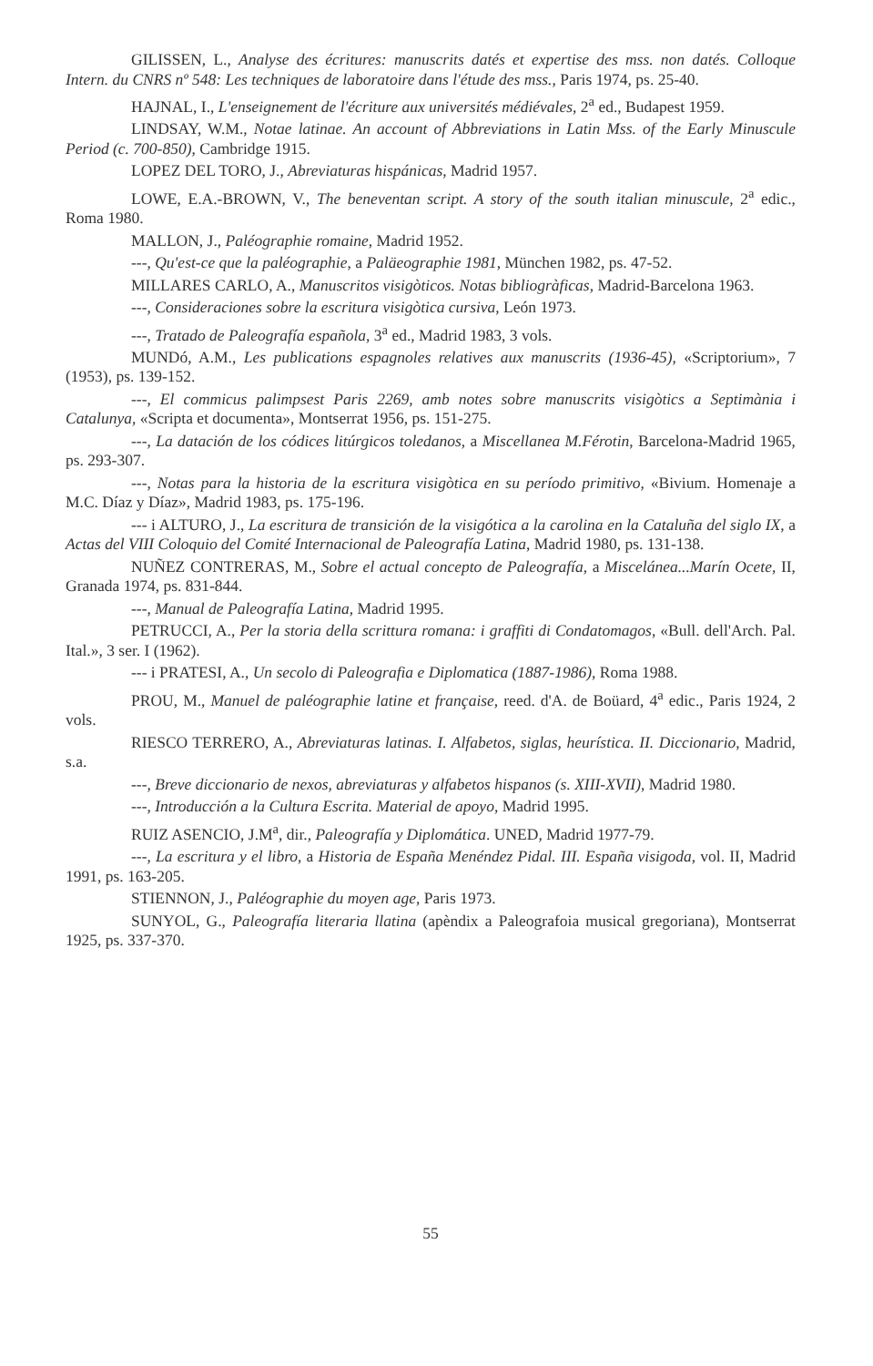GILISSEN, L., Analyse des écritures: manuscrits datés et expertise des mss. non datés. Colloque Intern. du CNRS nº 548: Les techniques de laboratoire dans l'étude des mss., Paris 1974, ps. 25-40.
HAJNAL, I., L'enseignement de l'écriture aux universités médiévales, 2<sup>a</sup> ed., Budapest 1959.
LINDSAY, W.M., Notae latinae. An account of Abbreviations in Latin Mss. of the Early Minuscule Period (c. 700-850), Cambridge 1915.
LOPEZ DEL TORO, J., Abreviaturas hispánicas, Madrid 1957.
LOWE, E.A.-BROWN, V., The beneventan script. A story of the south italian minuscule, 2<sup>a</sup> edic., Roma 1980.
MALLON, J., Paléographie romaine, Madrid 1952.
---, Qu'est-ce que la paléographie, a Paläeographie 1981, München 1982, ps. 47-52.
MILLARES CARLO, A., Manuscritos visigòticos. Notas bibliogràficas, Madrid-Barcelona 1963.
---, Consideraciones sobre la escritura visigòtica cursiva, León 1973.
---, Tratado de Paleografía española, 3<sup>a</sup> ed., Madrid 1983, 3 vols.
MUNDó, A.M., Les publications espagnoles relatives aux manuscrits (1936-45), «Scriptorium», 7 (1953), ps. 139-152.
---, El commicus palimpsest Paris 2269, amb notes sobre manuscrits visigòtics a Septimània i Catalunya, «Scripta et documenta», Montserrat 1956, ps. 151-275.
---, La datación de los códices litúrgicos toledanos, a Miscellanea M.Férotin, Barcelona-Madrid 1965, ps. 293-307.
---, Notas para la historia de la escritura visigòtica en su período primitivo, «Bivium. Homenaje a M.C. Díaz y Díaz», Madrid 1983, ps. 175-196.
--- i ALTURO, J., La escritura de transición de la visigótica a la carolina en la Cataluña del siglo IX, a Actas del VIII Coloquio del Comité Internacional de Paleografía Latina, Madrid 1980, ps. 131-138.
NUÑEZ CONTRERAS, M., Sobre el actual concepto de Paleografía, a Miscelánea...Marín Ocete, II, Granada 1974, ps. 831-844.
---, Manual de Paleografía Latina, Madrid 1995.
PETRUCCI, A., Per la storia della scrittura romana: i graffiti di Condatomagos, «Bull. dell'Arch. Pal. Ital.», 3 ser. I (1962).
--- i PRATESI, A., Un secolo di Paleografia e Diplomatica (1887-1986), Roma 1988.
PROU, M., Manuel de paléographie latine et française, reed. d'A. de Boüard, 4<sup>a</sup> edic., Paris 1924, 2 vols.
RIESCO TERRERO, A., Abreviaturas latinas. I. Alfabetos, siglas, heurística. II. Diccionario, Madrid, s.a.
---, Breve diccionario de nexos, abreviaturas y alfabetos hispanos (s. XIII-XVII), Madrid 1980.
---, Introducción a la Cultura Escrita. Material de apoyo, Madrid 1995.
RUIZ ASENCIO, J.M<sup>a</sup>, dir., Paleografía y Diplomática. UNED, Madrid 1977-79.
---, La escritura y el libro, a Historia de España Menéndez Pidal. III. España visigoda, vol. II, Madrid 1991, ps. 163-205.
STIENNON, J., Paléographie du moyen age, Paris 1973.
SUNYOL, G., Paleografía literaria llatina (apèndix a Paleografoia musical gregoriana), Montserrat 1925, ps. 337-370.
55